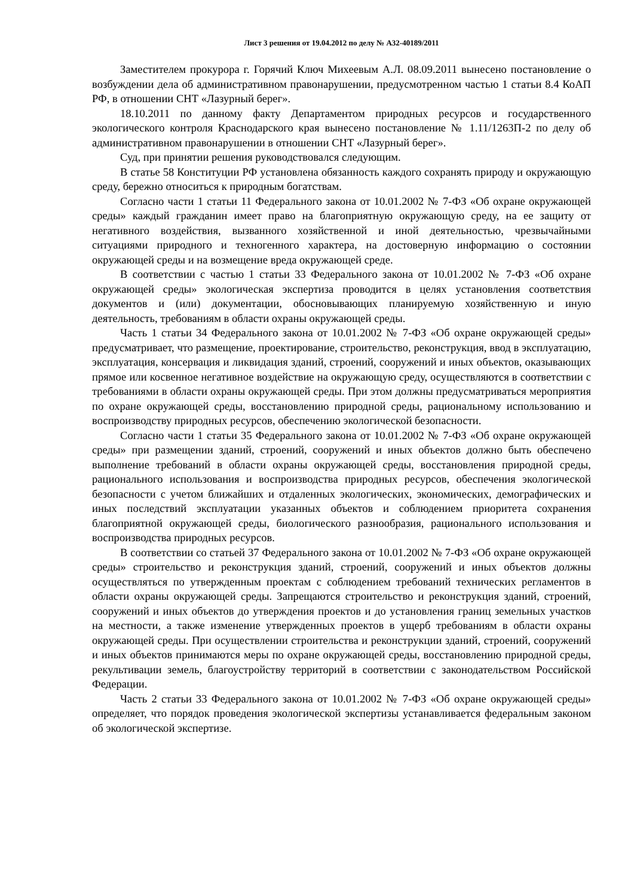Лист 3 решения от 19.04.2012 по делу № А32-40189/2011
Заместителем прокурора г. Горячий Ключ Михеевым А.Л. 08.09.2011 вынесено постановление о возбуждении дела об административном правонарушении, предусмотренном частью 1 статьи 8.4 КоАП РФ, в отношении СНТ «Лазурный берег».
18.10.2011 по данному факту Департаментом природных ресурсов и государственного экологического контроля Краснодарского края вынесено постановление № 1.11/1263П-2 по делу об административном правонарушении в отношении СНТ «Лазурный берег».
Суд, при принятии решения руководствовался следующим.
В статье 58 Конституции РФ установлена обязанность каждого сохранять природу и окружающую среду, бережно относиться к природным богатствам.
Согласно части 1 статьи 11 Федерального закона от 10.01.2002 № 7-ФЗ «Об охране окружающей среды» каждый гражданин имеет право на благоприятную окружающую среду, на ее защиту от негативного воздействия, вызванного хозяйственной и иной деятельностью, чрезвычайными ситуациями природного и техногенного характера, на достоверную информацию о состоянии окружающей среды и на возмещение вреда окружающей среде.
В соответствии с частью 1 статьи 33 Федерального закона от 10.01.2002 № 7-ФЗ «Об охране окружающей среды» экологическая экспертиза проводится в целях установления соответствия документов и (или) документации, обосновывающих планируемую хозяйственную и иную деятельность, требованиям в области охраны окружающей среды.
Часть 1 статьи 34 Федерального закона от 10.01.2002 № 7-ФЗ «Об охране окружающей среды» предусматривает, что размещение, проектирование, строительство, реконструкция, ввод в эксплуатацию, эксплуатация, консервация и ликвидация зданий, строений, сооружений и иных объектов, оказывающих прямое или косвенное негативное воздействие на окружающую среду, осуществляются в соответствии с требованиями в области охраны окружающей среды. При этом должны предусматриваться мероприятия по охране окружающей среды, восстановлению природной среды, рациональному использованию и воспроизводству природных ресурсов, обеспечению экологической безопасности.
Согласно части 1 статьи 35 Федерального закона от 10.01.2002 № 7-ФЗ «Об охране окружающей среды» при размещении зданий, строений, сооружений и иных объектов должно быть обеспечено выполнение требований в области охраны окружающей среды, восстановления природной среды, рационального использования и воспроизводства природных ресурсов, обеспечения экологической безопасности с учетом ближайших и отдаленных экологических, экономических, демографических и иных последствий эксплуатации указанных объектов и соблюдением приоритета сохранения благоприятной окружающей среды, биологического разнообразия, рационального использования и воспроизводства природных ресурсов.
В соответствии со статьей 37 Федерального закона от 10.01.2002 № 7-ФЗ «Об охране окружающей среды» строительство и реконструкция зданий, строений, сооружений и иных объектов должны осуществляться по утвержденным проектам с соблюдением требований технических регламентов в области охраны окружающей среды. Запрещаются строительство и реконструкция зданий, строений, сооружений и иных объектов до утверждения проектов и до установления границ земельных участков на местности, а также изменение утвержденных проектов в ущерб требованиям в области охраны окружающей среды. При осуществлении строительства и реконструкции зданий, строений, сооружений и иных объектов принимаются меры по охране окружающей среды, восстановлению природной среды, рекультивации земель, благоустройству территорий в соответствии с законодательством Российской Федерации.
Часть 2 статьи 33 Федерального закона от 10.01.2002 № 7-ФЗ «Об охране окружающей среды» определяет, что порядок проведения экологической экспертизы устанавливается федеральным законом об экологической экспертизе.